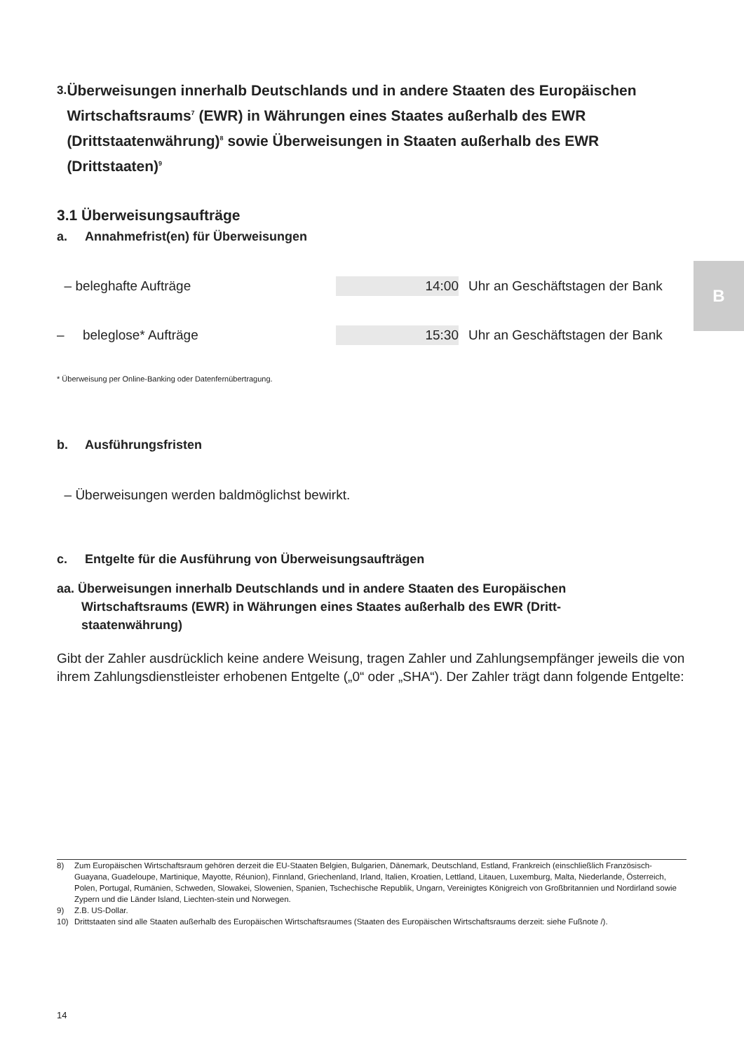3. Überweisungen innerhalb Deutschlands und in andere Staaten des Europäischen Wirtschaftsraums<sup>7</sup> (EWR) in Währungen eines Staates außerhalb des EWR (Drittstaatenwährung)<sup>8</sup> sowie Überweisungen in Staaten außerhalb des EWR (Drittstaaten)<sup>9</sup>
3.1 Überweisungsaufträge
a. Annahmefrist(en) für Überweisungen
– beleghafte Aufträge 14:00 Uhr an Geschäftstagen der Bank
– beleglose* Aufträge 15:30 Uhr an Geschäftstagen der Bank
* Überweisung per Online-Banking oder Datenfernübertragung.
b. Ausführungsfristen
– Überweisungen werden baldmöglichst bewirkt.
c. Entgelte für die Ausführung von Überweisungsaufträgen
aa. Überweisungen innerhalb Deutschlands und in andere Staaten des Europäischen
Wirtschaftsraums (EWR) in Währungen eines Staates außerhalb des EWR (Dritt-
staatenwährung)
Gibt der Zahler ausdrücklich keine andere Weisung, tragen Zahler und Zahlungsempfänger jeweils die von ihrem Zahlungsdienstleister erhobenen Entgelte („0“ oder „SHA“). Der Zahler trägt dann folgende Entgelte:
B
8) Zum Europäischen Wirtschaftsraum gehören derzeit die EU-Staaten Belgien, Bulgarien, Dänemark, Deutschland, Estland, Frankreich (einschließlich Französisch-Guayana, Guadeloupe, Martinique, Mayotte, Réunion), Finnland, Griechenland, Irland, Italien, Kroatien, Lettland, Litauen, Luxemburg, Malta, Niederlande, Österreich, Polen, Portugal, Rumänien, Schweden, Slowakei, Slowenien, Spanien, Tschechische Republik, Ungarn, Vereinigtes Königreich von Großbritannien und Nordirland sowie Zypern und die Länder Island, Liechten-stein und Norwegen.
9) Z.B. US-Dollar.
10) Drittstaaten sind alle Staaten außerhalb des Europäischen Wirtschaftsraumes (Staaten des Europäischen Wirtschaftsraums derzeit: siehe Fußnote /).
14